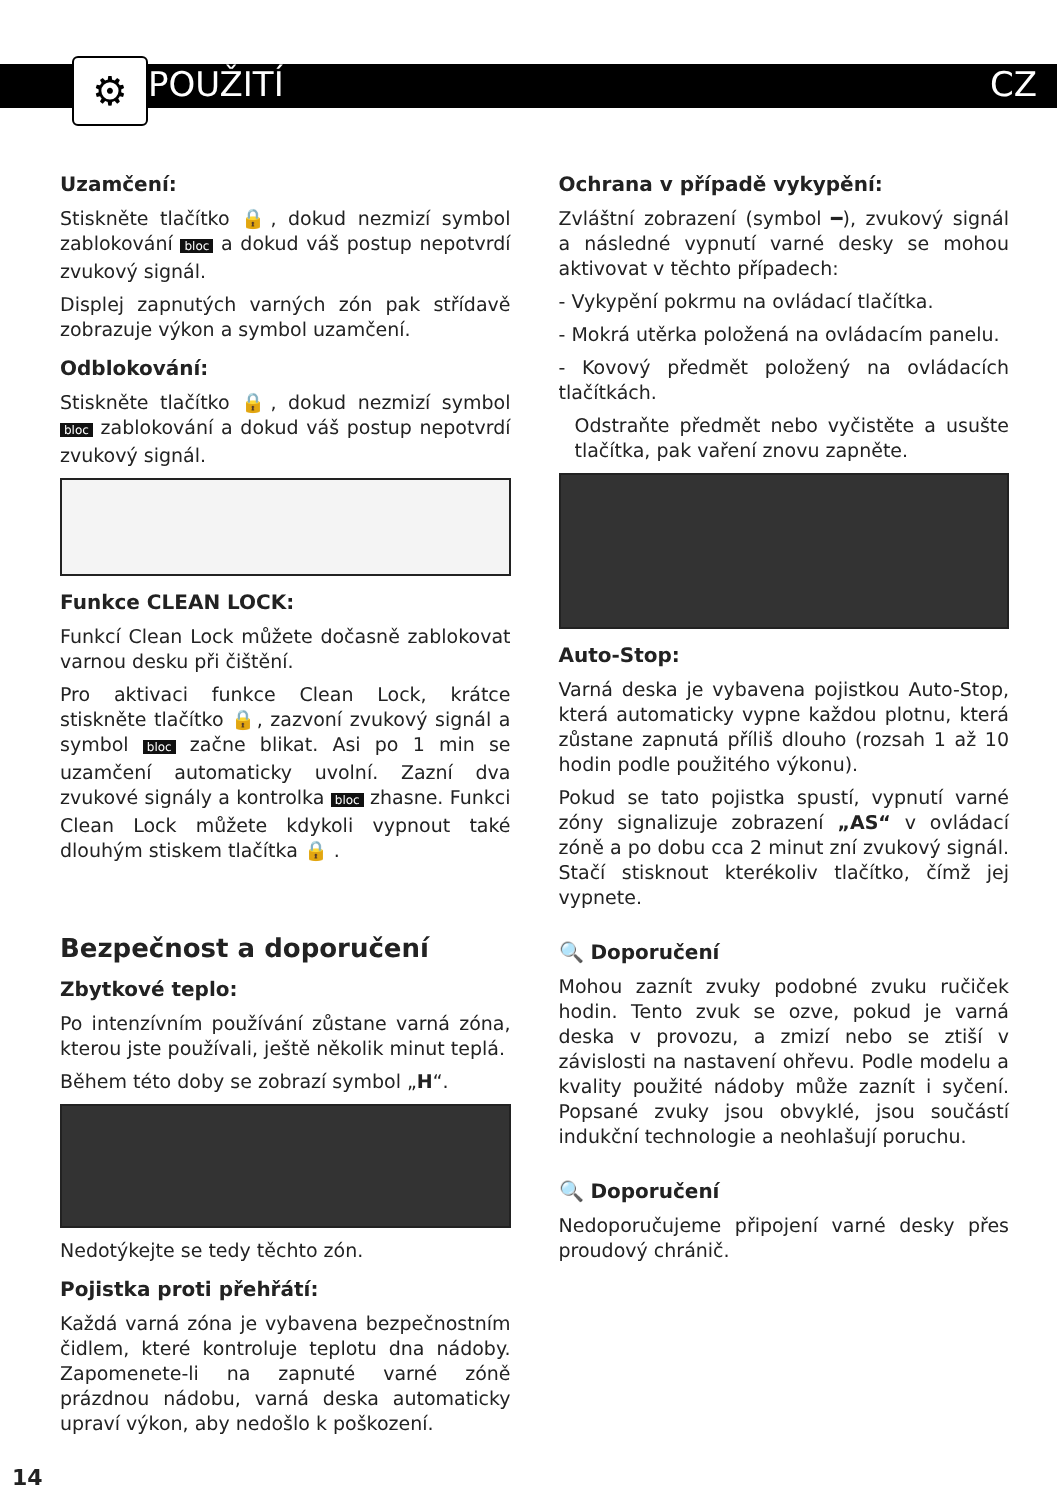POUŽITÍ CZ
⚙
Uzamčení:
Stiskněte tlačítko 🔒, dokud nezmizí symbol zablokování bloc a dokud váš postup nepotvrdí zvukový signál.
Displej zapnutých varných zón pak střídavě zobrazuje výkon a symbol uzamčení.
Odblokování:
Stiskněte tlačítko 🔒, dokud nezmizí symbol bloc zablokování a dokud váš postup nepotvrdí zvukový signál.
Funkce CLEAN LOCK:
Funkcí Clean Lock můžete dočasně zablokovat varnou desku při čištění.
Pro aktivaci funkce Clean Lock, krátce stiskněte tlačítko 🔒, zazvoní zvukový signál a symbol bloc začne blikat. Asi po 1 min se uzamčení automaticky uvolní. Zazní dva zvukové signály a kontrolka bloc zhasne. Funkci Clean Lock můžete kdykoli vypnout také dlouhým stiskem tlačítka 🔒 .
Bezpečnost a doporučení
Zbytkové teplo:
Po intenzívním používání zůstane varná zóna, kterou jste používali, ještě několik minut teplá.
Během této doby se zobrazí symbol „H“.
Nedotýkejte se tedy těchto zón.
Pojistka proti přehřátí:
Každá varná zóna je vybavena bezpečnostním čidlem, které kontroluje teplotu dna nádoby. Zapomenete-li na zapnuté varné zóně prázdnou nádobu, varná deska automaticky upraví výkon, aby nedošlo k poškození.
Ochrana v případě vykypění:
Zvláštní zobrazení (symbol ━), zvukový signál a následné vypnutí varné desky se mohou aktivovat v těchto případech:
- Vykypění pokrmu na ovládací tlačítka.
- Mokrá utěrka položená na ovládacím panelu.
- Kovový předmět položený na ovládacích tlačítkách.
Odstraňte předmět nebo vyčistěte a usušte tlačítka, pak vaření znovu zapněte.
Auto-Stop:
Varná deska je vybavena pojistkou Auto-Stop, která automaticky vypne každou plotnu, která zůstane zapnutá příliš dlouho (rozsah 1 až 10 hodin podle použitého výkonu).
Pokud se tato pojistka spustí, vypnutí varné zóny signalizuje zobrazení „AS“ v ovládací zóně a po dobu cca 2 minut zní zvukový signál. Stačí stisknout kterékoliv tlačítko, čímž jej vypnete.
🔍 Doporučení
Mohou zaznít zvuky podobné zvuku ručiček hodin. Tento zvuk se ozve, pokud je varná deska v provozu, a zmizí nebo se ztiší v závislosti na nastavení ohřevu. Podle modelu a kvality použité nádoby může zaznít i syčení. Popsané zvuky jsou obvyklé, jsou součástí indukční technologie a neohlašují poruchu.
🔍 Doporučení
Nedoporučujeme připojení varné desky přes proudový chránič.
14